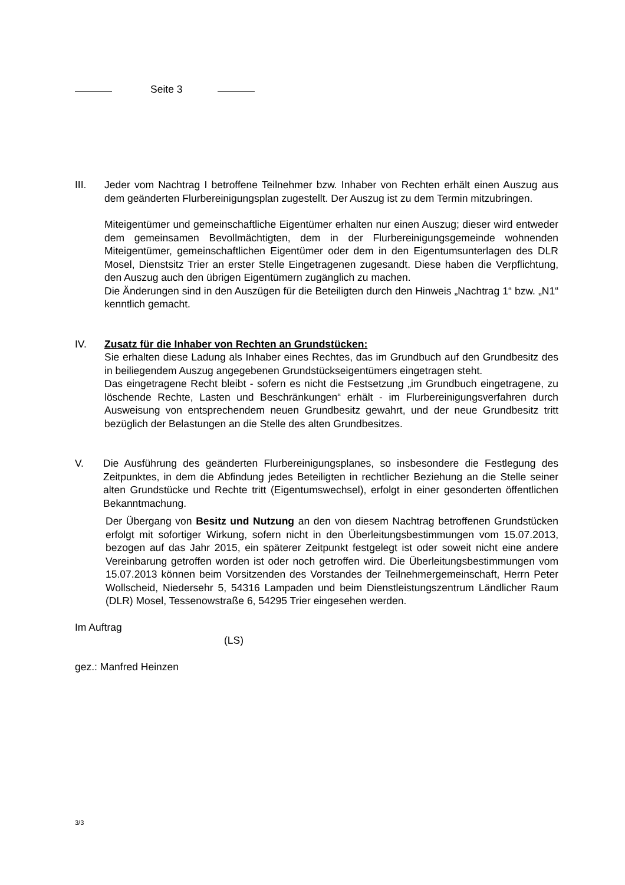Seite 3
III. Jeder vom Nachtrag I betroffene Teilnehmer bzw. Inhaber von Rechten erhält einen Auszug aus dem geänderten Flurbereinigungsplan zugestellt. Der Auszug ist zu dem Termin mitzubringen.
Miteigentümer und gemeinschaftliche Eigentümer erhalten nur einen Auszug; dieser wird entweder dem gemeinsamen Bevollmächtigten, dem in der Flurbereinigungs­gemeinde wohnenden Miteigentümer, gemeinschaftlichen Eigentümer oder dem in den Eigentumsunterlagen des DLR Mosel, Dienstsitz Trier an erster Stelle Eingetragenen zugesandt. Diese haben die Verpflichtung, den Auszug auch den übrigen Eigentümern zugänglich zu machen.
Die Änderungen sind in den Auszügen für die Beteiligten durch den Hinweis „Nachtrag 1“ bzw. „N1“ kenntlich gemacht.
IV. Zusatz für die Inhaber von Rechten an Grundstücken:
Sie erhalten diese Ladung als Inhaber eines Rechtes, das im Grundbuch auf den Grundbesitz des in beiliegendem Auszug angegebenen Grundstückseigentümers eingetragen steht.
Das eingetragene Recht bleibt - sofern es nicht die Festsetzung „im Grundbuch eingetragene, zu löschende Rechte, Lasten und Beschränkungen“ erhält - im Flur­bereinigungsverfahren durch Ausweisung von entsprechendem neuen Grundbesitz gewahrt, und der neue Grundbesitz tritt bezüglich der Belastungen an die Stelle des alten Grundbesitzes.
V. Die Ausführung des geänderten Flurbereinigungsplanes, so insbesondere die Festle­gung des Zeitpunktes, in dem die Abfindung jedes Beteiligten in rechtlicher Beziehung an die Stelle seiner alten Grundstücke und Rechte tritt (Eigentumswechsel), erfolgt in einer gesonderten öffentlichen Bekanntmachung.
Der Übergang von Besitz und Nutzung an den von diesem Nachtrag betroffenen Grundstücken erfolgt mit sofortiger Wirkung, sofern nicht in den Überleitungsbestimmungen vom 15.07.2013, bezogen auf das Jahr 2015, ein späterer Zeitpunkt festgelegt ist oder soweit nicht eine andere Vereinbarung getroffen worden ist oder noch getroffen wird. Die Überleitungsbestimmungen vom 15.07.2013 können beim Vorsitzenden des Vorstandes der Teilnehmergemeinschaft, Herrn Peter Wollscheid, Niedersehr 5, 54316 Lampaden und beim Dienstleistungszentrum Ländlicher Raum (DLR) Mosel, Tessenowstraße 6, 54295 Trier eingesehen werden.
Im Auftrag
(LS)
gez.: Manfred Heinzen
3/3